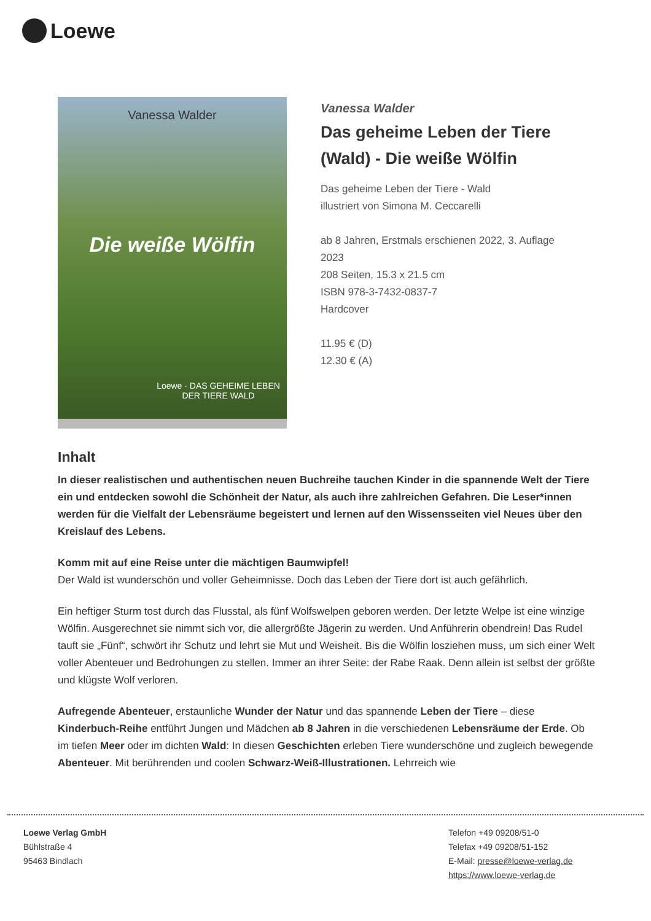Loewe
Vanessa Walder
Die weiße Wölfin
Loewe · DAS GEHEIME LEBEN DER TIERE WALD
Vanessa Walder
Das geheime Leben der Tiere (Wald) - Die weiße Wölfin
Das geheime Leben der Tiere - Wald
illustriert von Simona M. Ceccarelli
ab 8 Jahren, Erstmals erschienen 2022, 3. Auflage 2023
208 Seiten, 15.3 x 21.5 cm
ISBN 978-3-7432-0837-7
Hardcover
11.95 € (D)
12.30 € (A)
Inhalt
In dieser realistischen und authentischen neuen Buchreihe tauchen Kinder in die spannende Welt der Tiere ein und entdecken sowohl die Schönheit der Natur, als auch ihre zahlreichen Gefahren. Die Leser*innen werden für die Vielfalt der Lebensräume begeistert und lernen auf den Wissensseiten viel Neues über den Kreislauf des Lebens.
Komm mit auf eine Reise unter die mächtigen Baumwipfel!
Der Wald ist wunderschön und voller Geheimnisse. Doch das Leben der Tiere dort ist auch gefährlich.
Ein heftiger Sturm tost durch das Flusstal, als fünf Wolfswelpen geboren werden. Der letzte Welpe ist eine winzige Wölfin. Ausgerechnet sie nimmt sich vor, die allergrößte Jägerin zu werden. Und Anführerin obendrein! Das Rudel tauft sie „Fünf“, schwört ihr Schutz und lehrt sie Mut und Weisheit. Bis die Wölfin losziehen muss, um sich einer Welt voller Abenteuer und Bedrohungen zu stellen. Immer an ihrer Seite: der Rabe Raak. Denn allein ist selbst der größte und klügste Wolf verloren.
Aufregende Abenteuer, erstaunliche Wunder der Natur und das spannende Leben der Tiere – diese Kinderbuch-Reihe entführt Jungen und Mädchen ab 8 Jahren in die verschiedenen Lebensräume der Erde. Ob im tiefen Meer oder im dichten Wald: In diesen Geschichten erleben Tiere wunderschöne und zugleich bewegende Abenteuer. Mit berührenden und coolen Schwarz-Weiß-Illustrationen. Lehrreich wie
Loewe Verlag GmbH
Bühlstraße 4
95463 Bindlach
Telefon +49 09208/51-0
Telefax +49 09208/51-152
E-Mail: presse@loewe-verlag.de
https://www.loewe-verlag.de